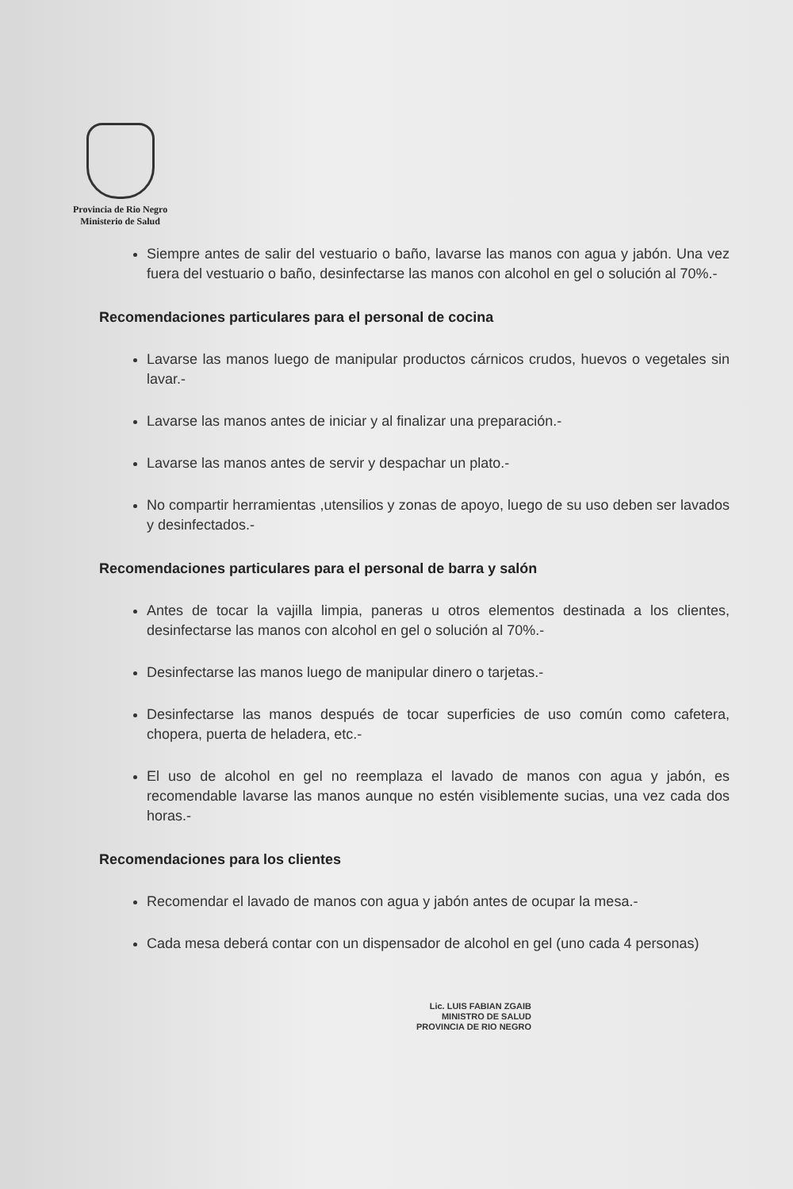Provincia de Rio Negro
Ministerio de Salud
Siempre antes de salir del vestuario o baño, lavarse las manos con agua y jabón. Una vez fuera del vestuario o baño, desinfectarse las manos con alcohol en gel o solución al 70%.-
Recomendaciones particulares para el personal de cocina
Lavarse las manos luego de manipular productos cárnicos crudos, huevos o vegetales sin lavar.-
Lavarse las manos antes de iniciar y al finalizar una preparación.-
Lavarse las manos antes de servir y despachar un plato.-
No compartir herramientas ,utensilios y zonas de apoyo, luego de su uso deben ser lavados y desinfectados.-
Recomendaciones particulares para el personal de barra y salón
Antes de tocar la vajilla limpia, paneras u otros elementos destinada a los clientes, desinfectarse las manos con alcohol en gel o solución al 70%.-
Desinfectarse las manos luego de manipular dinero o tarjetas.-
Desinfectarse las manos después de tocar superficies de uso común como cafetera, chopera, puerta de heladera, etc.-
El uso de alcohol en gel no reemplaza el lavado de manos con agua y jabón, es recomendable lavarse las manos aunque no estén visiblemente sucias, una vez cada dos horas.-
Recomendaciones para los clientes
Recomendar el lavado de manos con agua y jabón antes de ocupar la mesa.-
Cada mesa deberá contar con un dispensador de alcohol en gel (uno cada 4 personas)
Lic. LUIS FABIAN ZGAIB
MINISTRO DE SALUD
PROVINCIA DE RIO NEGRO